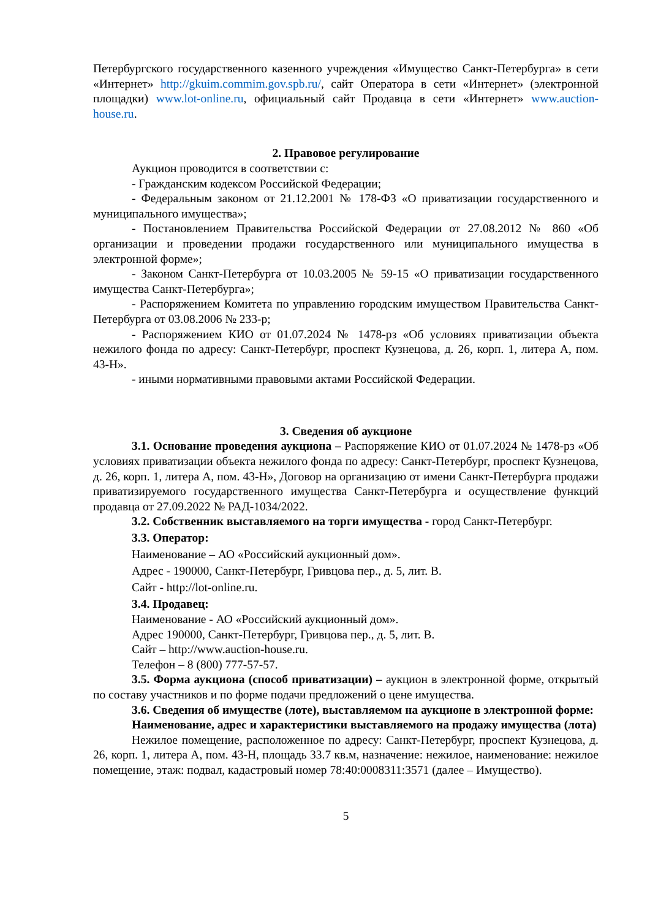Петербургского государственного казенного учреждения «Имущество Санкт-Петербурга» в сети «Интернет» http://gkuim.commim.gov.spb.ru/, сайт Оператора в сети «Интернет» (электронной площадки) www.lot-online.ru, официальный сайт Продавца в сети «Интернет» www.auction-house.ru.
2. Правовое регулирование
Аукцион проводится в соответствии с:
- Гражданским кодексом Российской Федерации;
- Федеральным законом от 21.12.2001 № 178-ФЗ «О приватизации государственного и муниципального имущества»;
- Постановлением Правительства Российской Федерации от 27.08.2012 № 860 «Об организации и проведении продажи государственного или муниципального имущества в электронной форме»;
- Законом Санкт-Петербурга от 10.03.2005 № 59-15 «О приватизации государственного имущества Санкт-Петербурга»;
- Распоряжением Комитета по управлению городским имуществом Правительства Санкт-Петербурга от 03.08.2006 № 233-р;
- Распоряжением КИО от 01.07.2024 № 1478-рз «Об условиях приватизации объекта нежилого фонда по адресу: Санкт-Петербург, проспект Кузнецова, д. 26, корп. 1, литера А, пом. 43-Н».
- иными нормативными правовыми актами Российской Федерации.
3. Сведения об аукционе
3.1. Основание проведения аукциона – Распоряжение КИО от 01.07.2024 № 1478-рз «Об условиях приватизации объекта нежилого фонда по адресу: Санкт-Петербург, проспект Кузнецова, д. 26, корп. 1, литера А, пом. 43-Н», Договор на организацию от имени Санкт-Петербурга продажи приватизируемого государственного имущества Санкт-Петербурга и осуществление функций продавца от 27.09.2022 № РАД-1034/2022.
3.2. Собственник выставляемого на торги имущества - город Санкт-Петербург.
3.3. Оператор:
Наименование – АО «Российский аукционный дом».
Адрес - 190000, Санкт-Петербург, Гривцова пер., д. 5, лит. В.
Сайт - http://lot-online.ru.
3.4. Продавец:
Наименование - АО «Российский аукционный дом».
Адрес 190000, Санкт-Петербург, Гривцова пер., д. 5, лит. В.
Сайт – http://www.auction-house.ru.
Телефон – 8 (800) 777-57-57.
3.5. Форма аукциона (способ приватизации) – аукцион в электронной форме, открытый по составу участников и по форме подачи предложений о цене имущества.
3.6. Сведения об имуществе (лоте), выставляемом на аукционе в электронной форме:
Наименование, адрес и характеристики выставляемого на продажу имущества (лота)
Нежилое помещение, расположенное по адресу: Санкт-Петербург, проспект Кузнецова, д. 26, корп. 1, литера А, пом. 43-Н, площадь 33.7 кв.м, назначение: нежилое, наименование: нежилое помещение, этаж: подвал, кадастровый номер 78:40:0008311:3571 (далее – Имущество).
5